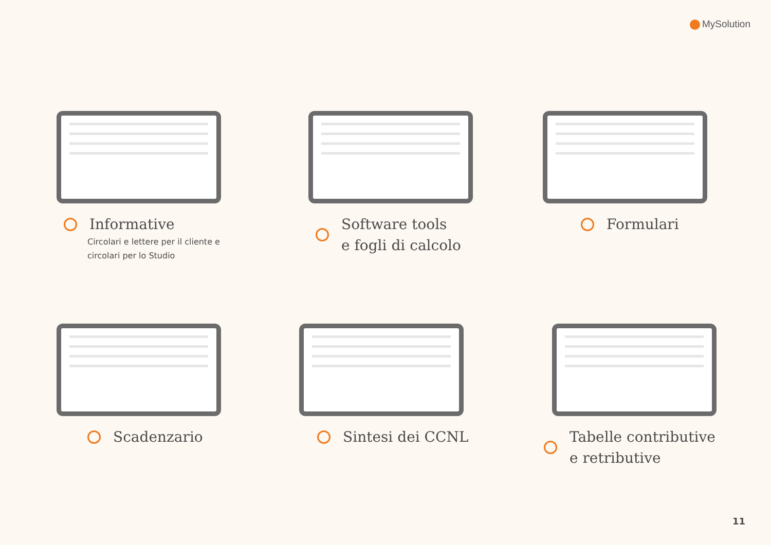MySolution
Informative
Circolari e lettere per il cliente e
circolari per lo Studio
Software tools
e fogli di calcolo
Formulari
Scadenzario Sintesi dei CCNL
Tabelle contributive
e retributive
11